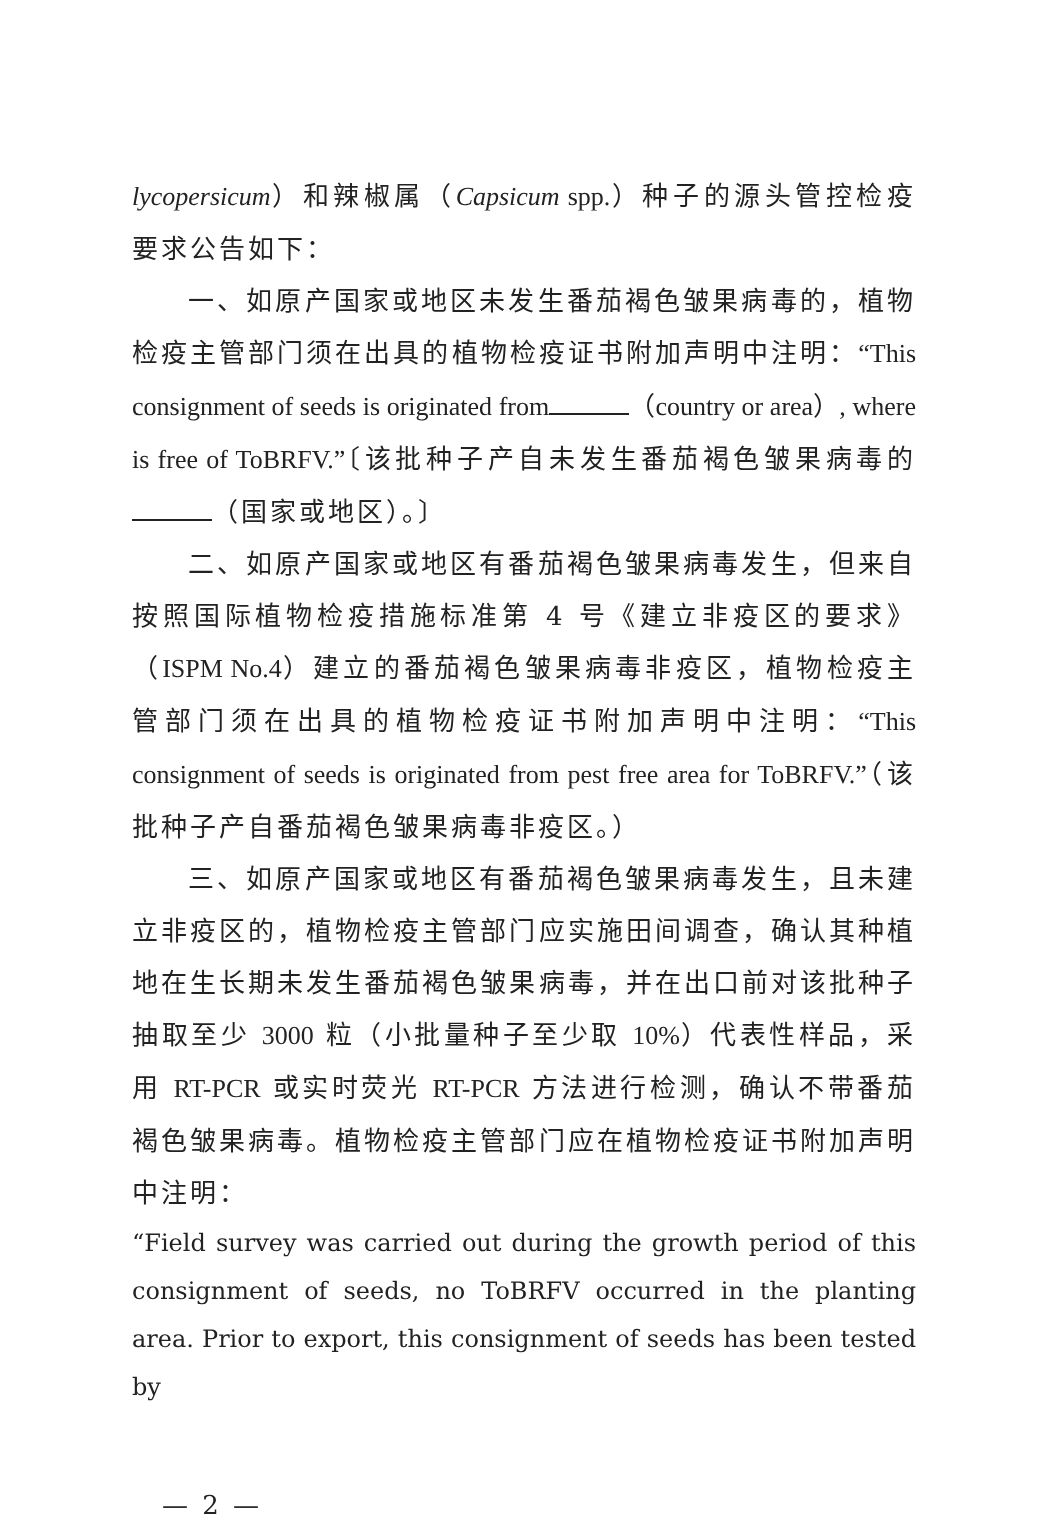lycopersicum）和辣椒属（Capsicum spp.）种子的源头管控检疫要求公告如下：
一、如原产国家或地区未发生番茄褐色皱果病毒的，植物检疫主管部门须在出具的植物检疫证书附加声明中注明：“This consignment of seeds is originated from （country or area）, where is free of ToBRFV.”〔该批种子产自未发生番茄褐色皱果病毒的 （国家或地区）。〕
二、如原产国家或地区有番茄褐色皱果病毒发生，但来自按照国际植物检疫措施标准第 4 号《建立非疫区的要求》（ISPM No.4）建立的番茄褐色皱果病毒非疫区，植物检疫主管部门须在出具的植物检疫证书附加声明中注明：“This consignment of seeds is originated from pest free area for ToBRFV.”（该批种子产自番茄褐色皱果病毒非疫区。）
三、如原产国家或地区有番茄褐色皱果病毒发生，且未建立非疫区的，植物检疫主管部门应实施田间调查，确认其种植地在生长期未发生番茄褐色皱果病毒，并在出口前对该批种子抽取至少 3000 粒（小批量种子至少取 10%）代表性样品，采用 RT-PCR 或实时荧光 RT-PCR 方法进行检测，确认不带番茄褐色皱果病毒。植物检疫主管部门应在植物检疫证书附加声明中注明：
“Field survey was carried out during the growth period of this consignment of seeds, no ToBRFV occurred in the planting area. Prior to export, this consignment of seeds has been tested by
— 2 —